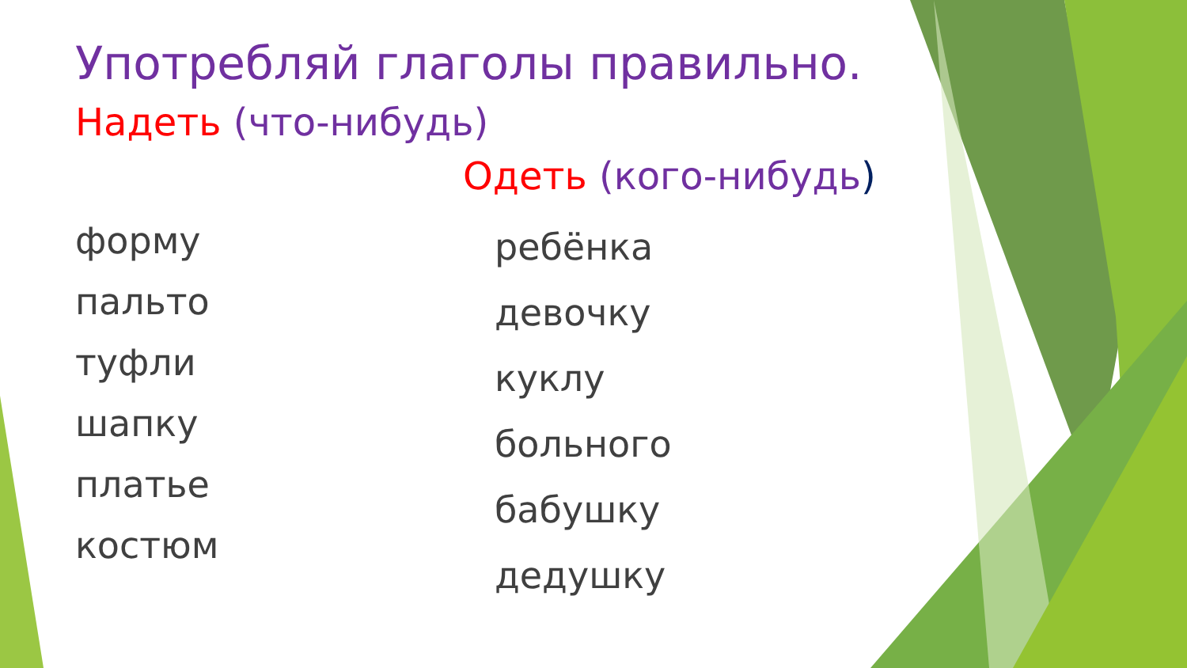Употребляй глаголы правильно.
Надеть (что-нибудь)
Одеть (кого-нибудь)
форму
пальто
туфли
шапку
платье
костюм
ребёнка
девочку
куклу
больного
бабушку
дедушку